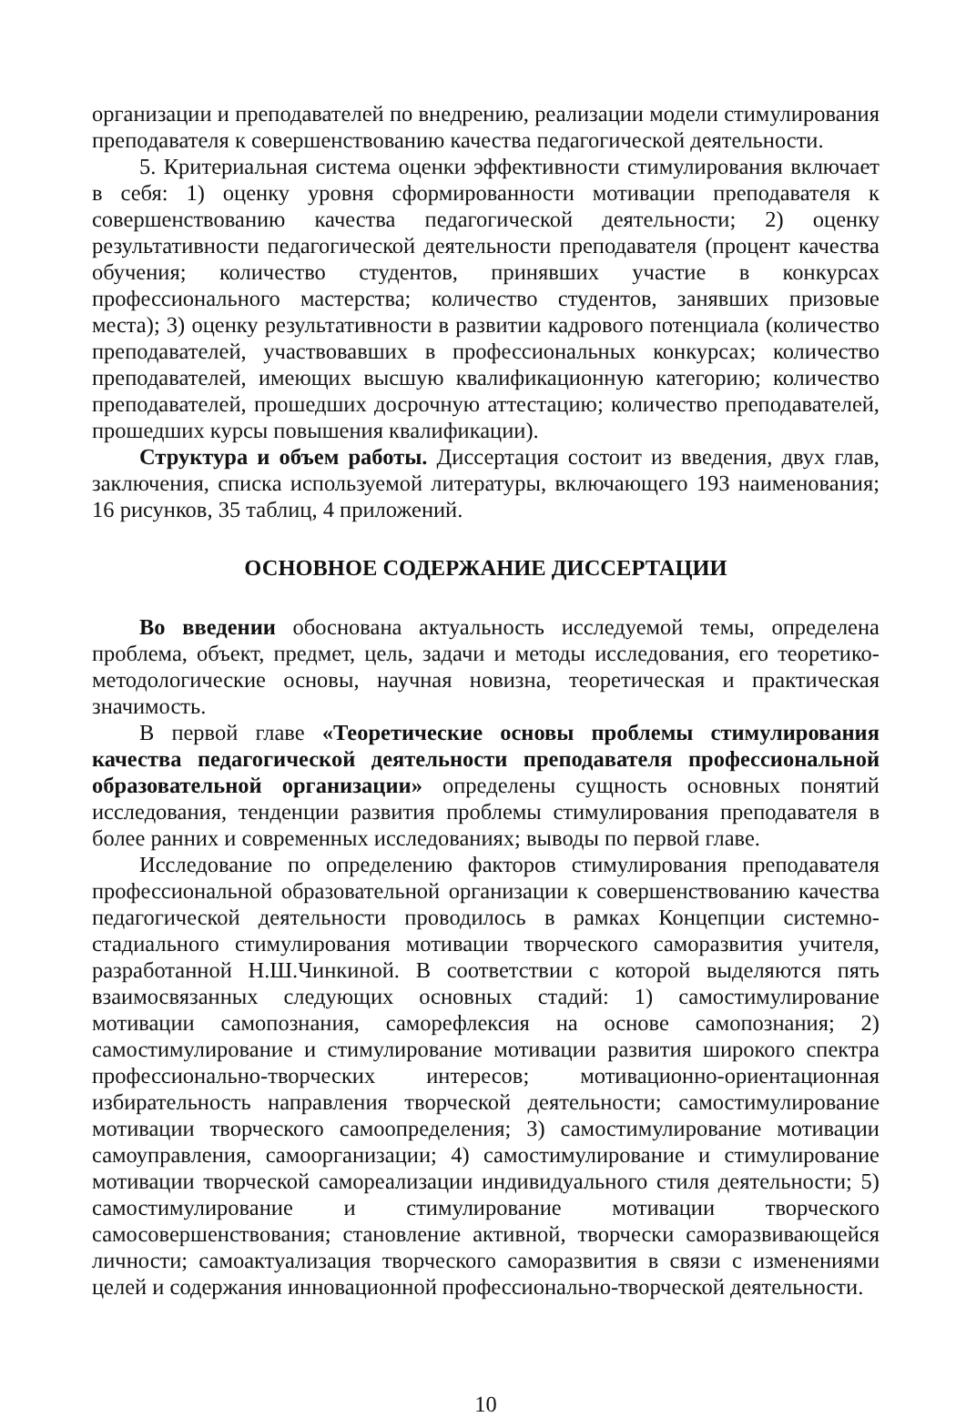организации и преподавателей по внедрению, реализации модели стимулирования преподавателя к совершенствованию качества педагогической деятельности.
5. Критериальная система оценки эффективности стимулирования включает в себя: 1) оценку уровня сформированности мотивации преподавателя к совершенствованию качества педагогической деятельности; 2) оценку результативности педагогической деятельности преподавателя (процент качества обучения; количество студентов, принявших участие в конкурсах профессионального мастерства; количество студентов, занявших призовые места); 3) оценку результативности в развитии кадрового потенциала (количество преподавателей, участвовавших в профессиональных конкурсах; количество преподавателей, имеющих высшую квалификационную категорию; количество преподавателей, прошедших досрочную аттестацию; количество преподавателей, прошедших курсы повышения квалификации).
Структура и объем работы. Диссертация состоит из введения, двух глав, заключения, списка используемой литературы, включающего 193 наименования; 16 рисунков, 35 таблиц, 4 приложений.
ОСНОВНОЕ СОДЕРЖАНИЕ ДИССЕРТАЦИИ
Во введении обоснована актуальность исследуемой темы, определена проблема, объект, предмет, цель, задачи и методы исследования, его теоретико-методологические основы, научная новизна, теоретическая и практическая значимость.
В первой главе «Теоретические основы проблемы стимулирования качества педагогической деятельности преподавателя профессиональной образовательной организации» определены сущность основных понятий исследования, тенденции развития проблемы стимулирования преподавателя в более ранних и современных исследованиях; выводы по первой главе.
Исследование по определению факторов стимулирования преподавателя профессиональной образовательной организации к совершенствованию качества педагогической деятельности проводилось в рамках Концепции системно-стадиального стимулирования мотивации творческого саморазвития учителя, разработанной Н.Ш.Чинкиной. В соответствии с которой выделяются пять взаимосвязанных следующих основных стадий: 1) самостимулирование мотивации самопознания, саморефлексия на основе самопознания; 2) самостимулирование и стимулирование мотивации развития широкого спектра профессионально-творческих интересов; мотивационно-ориентационная избирательность направления творческой деятельности; самостимулирование мотивации творческого самоопределения; 3) самостимулирование мотивации самоуправления, самоорганизации; 4) самостимулирование и стимулирование мотивации творческой самореализации индивидуального стиля деятельности; 5) самостимулирование и стимулирование мотивации творческого самосовершенствования; становление активной, творчески саморазвивающейся личности; самоактуализация творческого саморазвития в связи с изменениями целей и содержания инновационной профессионально-творческой деятельности.
10